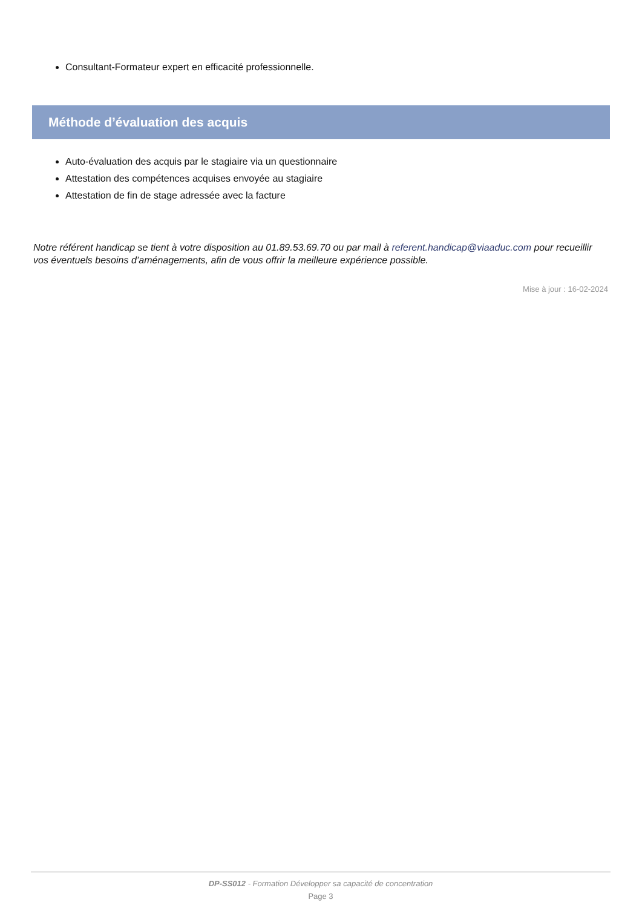Consultant-Formateur expert en efficacité professionnelle.
Méthode d’évaluation des acquis
Auto-évaluation des acquis par le stagiaire via un questionnaire
Attestation des compétences acquises envoyée au stagiaire
Attestation de fin de stage adressée avec la facture
Notre référent handicap se tient à votre disposition au 01.89.53.69.70 ou par mail à referent.handicap@viaaduc.com pour recueillir vos éventuels besoins d’aménagements, afin de vous offrir la meilleure expérience possible.
Mise à jour : 16-02-2024
DP-SS012 - Formation Développer sa capacité de concentration
Page 3